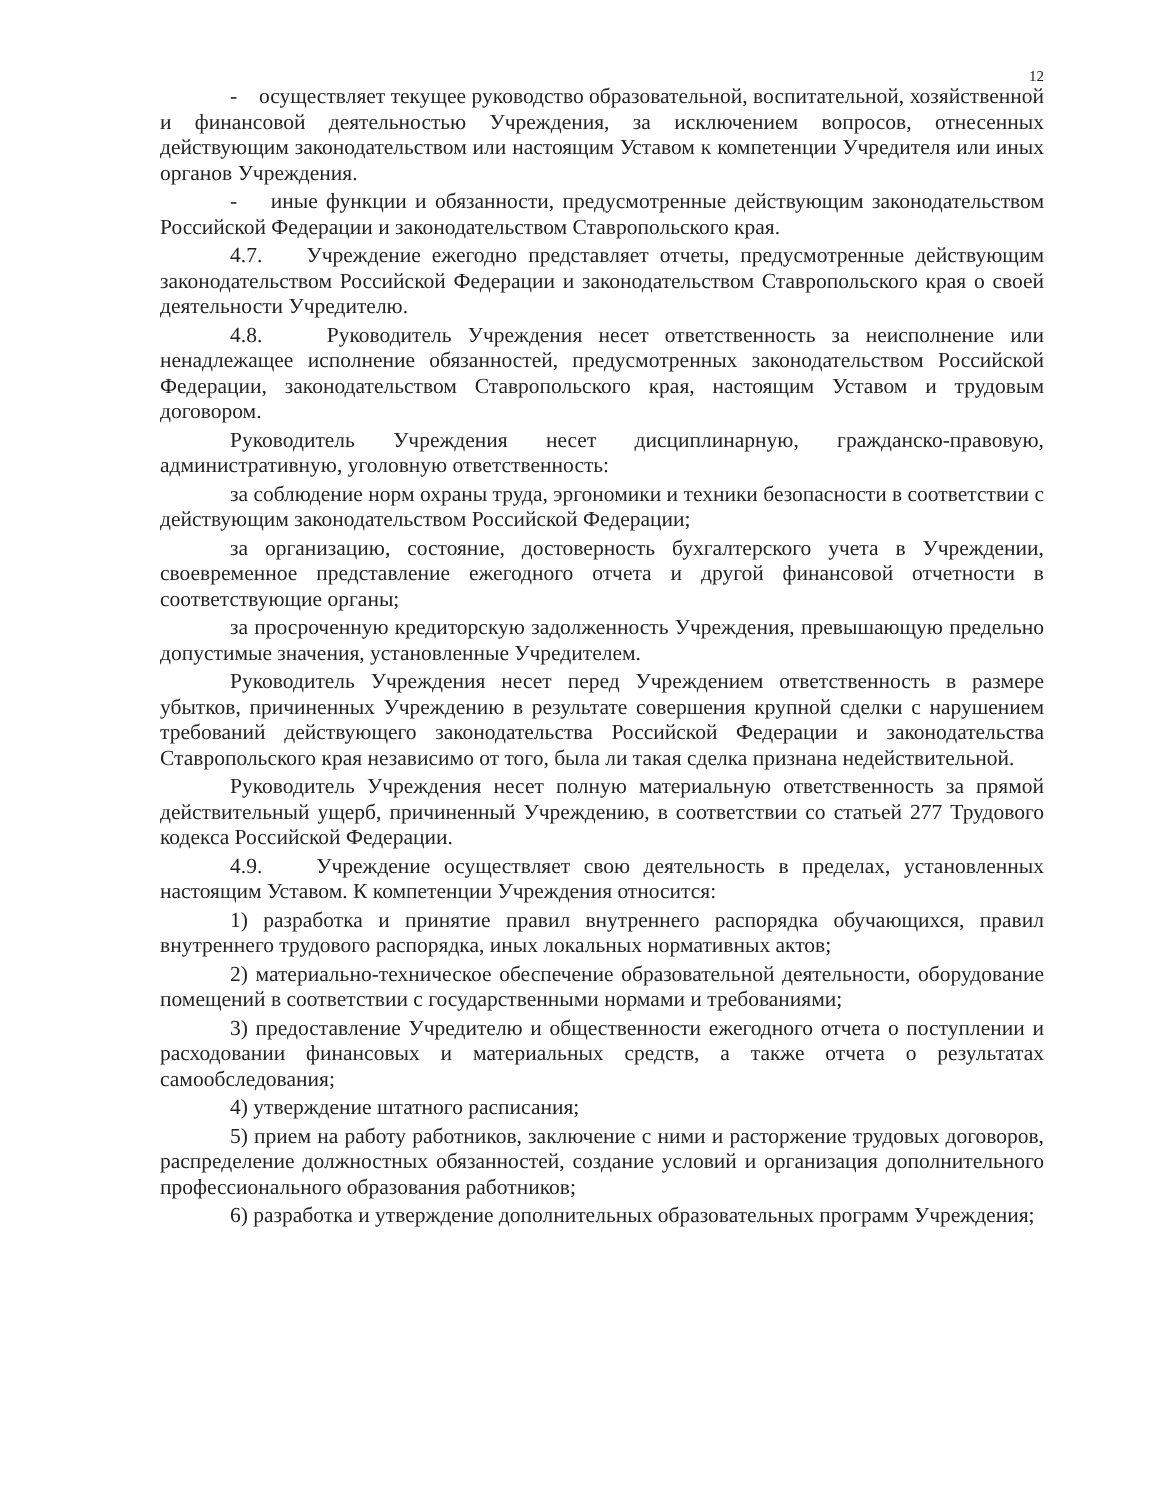12
- осуществляет текущее руководство образовательной, воспитательной, хозяйственной и финансовой деятельностью Учреждения, за исключением вопросов, отнесенных действующим законодательством или настоящим Уставом к компетенции Учредителя или иных органов Учреждения.
- иные функции и обязанности, предусмотренные действующим законодательством Российской Федерации и законодательством Ставропольского края.
4.7. Учреждение ежегодно представляет отчеты, предусмотренные действующим законодательством Российской Федерации и законодательством Ставропольского края о своей деятельности Учредителю.
4.8. Руководитель Учреждения несет ответственность за неисполнение или ненадлежащее исполнение обязанностей, предусмотренных законодательством Российской Федерации, законодательством Ставропольского края, настоящим Уставом и трудовым договором.
Руководитель Учреждения несет дисциплинарную, гражданско-правовую, административную, уголовную ответственность:
за соблюдение норм охраны труда, эргономики и техники безопасности в соответствии с действующим законодательством Российской Федерации;
за организацию, состояние, достоверность бухгалтерского учета в Учреждении, своевременное представление ежегодного отчета и другой финансовой отчетности в соответствующие органы;
за просроченную кредиторскую задолженность Учреждения, превышающую предельно допустимые значения, установленные Учредителем.
Руководитель Учреждения несет перед Учреждением ответственность в размере убытков, причиненных Учреждению в результате совершения крупной сделки с нарушением требований действующего законодательства Российской Федерации и законодательства Ставропольского края независимо от того, была ли такая сделка признана недействительной.
Руководитель Учреждения несет полную материальную ответственность за прямой действительный ущерб, причиненный Учреждению, в соответствии со статьей 277 Трудового кодекса Российской Федерации.
4.9. Учреждение осуществляет свою деятельность в пределах, установленных настоящим Уставом. К компетенции Учреждения относится:
1) разработка и принятие правил внутреннего распорядка обучающихся, правил внутреннего трудового распорядка, иных локальных нормативных актов;
2) материально-техническое обеспечение образовательной деятельности, оборудование помещений в соответствии с государственными нормами и требованиями;
3) предоставление Учредителю и общественности ежегодного отчета о поступлении и расходовании финансовых и материальных средств, а также отчета о результатах самообследования;
4) утверждение штатного расписания;
5) прием на работу работников, заключение с ними и расторжение трудовых договоров, распределение должностных обязанностей, создание условий и организация дополнительного профессионального образования работников;
6) разработка и утверждение дополнительных образовательных программ Учреждения;